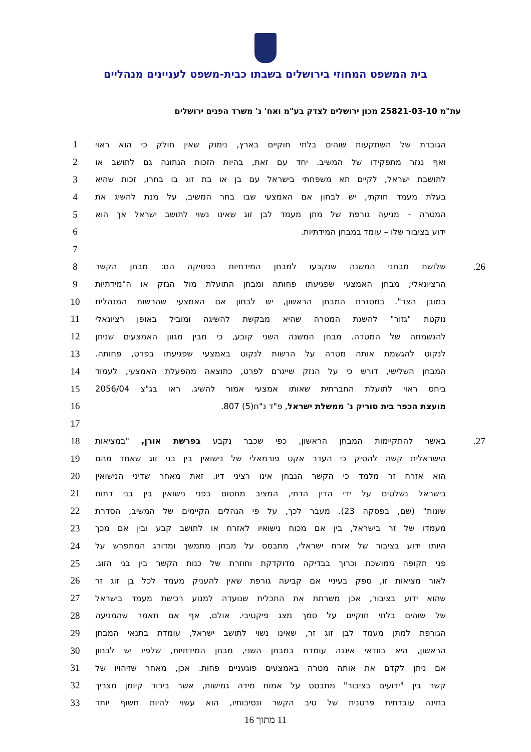בית המשפט המחוזי בירושלים בשבתו כבית-משפט לעניינים מנהליים
עת"מ 25821-03-10 מכון ירושלים לצדק בע"מ ואח' נ' משרד הפנים ירושלים
הגוברת של השתקעות שוהים בלתי חוקיים בארץ, נימוק שאין חולק כי הוא ראוי 1
ואף נגזר מתפקידו של המשיב. יחד עם זאת, בהיות הזכות הנתונה גם לתושב או 2
לתושבת ישראל, לקיים תא משפחתי בישראל עם בן או בת זוג בו בחרו, זכות שהיא 3
בעלת מעמד חוקתי, יש לבחון אם האמצעי שבו בחר המשיב, על מנת להשיג את 4
המטרה – מניעה גורפת של מתן מעמד לבן זוג שאינו נשוי לתושב ישראל אך הוא 5
ידוע בציבור שלו – עומד במבחן המידתיות. 6
7
26. שלושת מבחני המשנה שנקבעו למבחן המידתיות בפסיקה הם: מבחן הקשר 8
הרציונאלי; מבחן האמצעי שפגיעתו פחותה ומבחן התועלת מול הנזק או ה"מידתיות 9
במובן הצר". במסגרת המבחן הראשון, יש לבחון אם האמצעי שהרשות המנהלית 10
נוקטת "גזור" להשגת המטרה שהיא מבקשת להשיגה ומוביל באופן רציונאלי 11
להגשמתה של המטרה. מבחן המשנה השני קובע, כי מבין מגוון האמצעים שניתן 12
לנקוט להגשמת אותה מטרה על הרשות לנקוט באמצעי שפגיעתו בפרט, פחותה. 13
המבחן השלישי, דורש כי על הנזק שייגרם לפרט, כתוצאה מהפעלת האמצעי, לעמוד 14
ביחס ראוי לתועלת החברתית שאותו אמצעי אמור להשיג. ראו בג"צ 2056/04 15
מועצת הכפר בית סוריק נ' ממשלת ישראל, פ"ד נ"ח(5) 807. 16
17
27. באשר להתקיימות המבחן הראשון, כפי שכבר נקבע בפרשת אורן, "במציאות 18
הישראלית קשה להסיק כי העדר אקט פורמאלי של נישואין בין בני זוג שאחד מהם 19
הוא אזרח זר מלמד כי הקשר הנבחן אינו רציני דיו. זאת מאחר שדיני הנישואין 20
בישראל נשלטים על ידי הדין הדתי, המציב מחסום בפני נישואין בין בני דתות 21
שונות" (שם, בפסקה 23). מעבר לכך, על פי הנהלים הקיימים של המשיב, הסדרת 22
מעמדו של זר בישראל, בין אם מכוח נישואיו לאזרח או לתושב קבע ובין אם מכך 23
היותו ידוע בציבור של אזרח ישראלי, מתבסס על מבחן מתמשך ומדורג המתפרש על 24
פני תקופה ממושכת וכרוך בבדיקה מדוקדקת וחוזרת של כנות הקשר בין בני הזוג. 25
לאור מציאות זו, ספק בעיניי אם קביעה גורפת שאין להעניק מעמד לכל בן זוג זר 26
שהוא ידוע בציבור, אכן משרתת את התכלית שנועדה למנוע רכישת מעמד בישראל 27
של שוהים בלתי חוקיים על סמך מצג פיקטיבי. אולם, אף אם תאמר שהמניעה 28
הגורפת למתן מעמד לבן זוג זר, שאינו נשוי לתושב ישראל, עומדת בתנאי המבחן 29
הראשון, היא בוודאי איננה עומדת במבחן השני, מבחן המידתיות, שלפיו יש לבחון 30
אם ניתן לקדם את אותה מטרה באמצעים פוגעניים פחות. אכן, מאחר שזיהויו של 31
קשר בין "ידועים בציבור" מתבסס על אמות מידה גמישות, אשר בירור קיומן מצריך 32
בחינה עובדתית פרטנית של טיב הקשר ונסיבותיו, הוא עשוי להיות חשוף יותר 33
11 מתוך 16